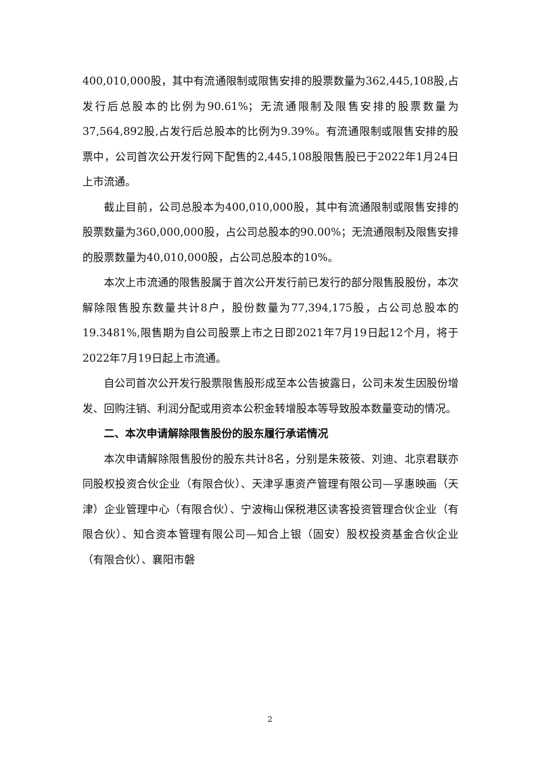400,010,000股，其中有流通限制或限售安排的股票数量为362,445,108股,占发行后总股本的比例为90.61%；无流通限制及限售安排的股票数量为37,564,892股,占发行后总股本的比例为9.39%。有流通限制或限售安排的股票中，公司首次公开发行网下配售的2,445,108股限售股已于2022年1月24日上市流通。
截止目前，公司总股本为400,010,000股，其中有流通限制或限售安排的股票数量为360,000,000股，占公司总股本的90.00%；无流通限制及限售安排的股票数量为40,010,000股，占公司总股本的10%。
本次上市流通的限售股属于首次公开发行前已发行的部分限售股股份，本次解除限售股东数量共计8户，股份数量为77,394,175股，占公司总股本的19.3481%,限售期为自公司股票上市之日即2021年7月19日起12个月，将于2022年7月19日起上市流通。
自公司首次公开发行股票限售股形成至本公告披露日，公司未发生因股份增发、回购注销、利润分配或用资本公积金转增股本等导致股本数量变动的情况。
二、本次申请解除限售股份的股东履行承诺情况
本次申请解除限售股份的股东共计8名，分别是朱筱筱、刘迪、北京君联亦同股权投资合伙企业（有限合伙）、天津孚惠资产管理有限公司—孚惠映画（天津）企业管理中心（有限合伙）、宁波梅山保税港区读客投资管理合伙企业（有限合伙）、知合资本管理有限公司—知合上银（固安）股权投资基金合伙企业（有限合伙）、襄阳市磐
2